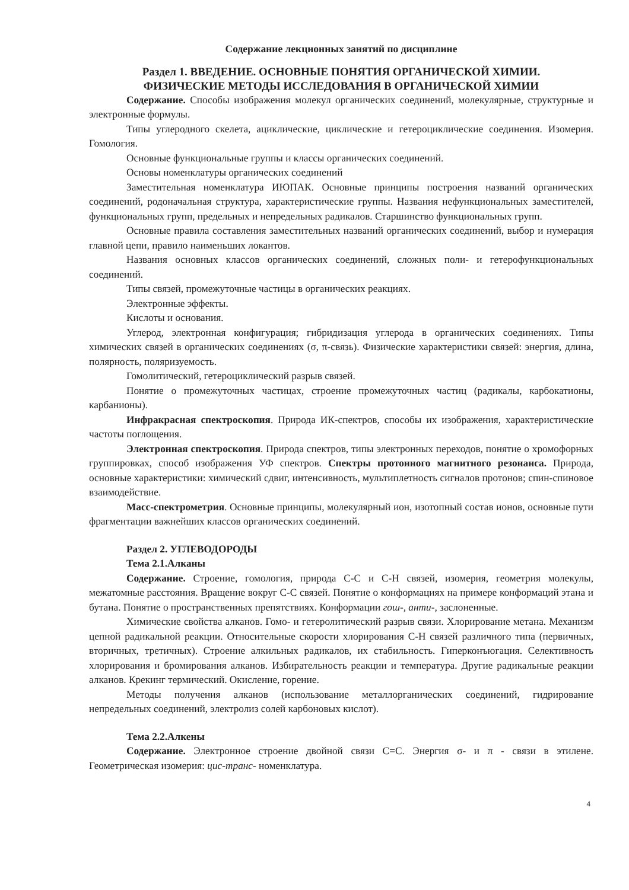Содержание лекционных занятий по дисциплине
Раздел 1. ВВЕДЕНИЕ. ОСНОВНЫЕ ПОНЯТИЯ ОРГАНИЧЕСКОЙ ХИМИИ.
ФИЗИЧЕСКИЕ МЕТОДЫ ИССЛЕДОВАНИЯ В ОРГАНИЧЕСКОЙ ХИМИИ
Содержание. Способы изображения молекул органических соединений, молекулярные, структурные и электронные формулы.
Типы углеродного скелета, ациклические, циклические и гетероциклические соединения. Изомерия. Гомология.
Основные функциональные группы и классы органических соединений.
Основы номенклатуры органических соединений
Заместительная номенклатура ИЮПАК. Основные принципы построения названий органических соединений, родоначальная структура, характеристические группы. Названия нефункциональных заместителей, функциональных групп, предельных и непредельных радикалов. Старшинство функциональных групп.
Основные правила составления заместительных названий органических соединений, выбор и нумерация главной цепи, правило наименьших локантов.
Названия основных классов органических соединений, сложных поли- и гетерофункциональных соединений.
Типы связей, промежуточные частицы в органических реакциях.
Электронные эффекты.
Кислоты и основания.
Углерод, электронная конфигурация; гибридизация углерода в органических соединениях. Типы химических связей в органических соединениях (σ, π-связь). Физические характеристики связей: энергия, длина, полярность, поляризуемость.
Гомолитический, гетероциклический разрыв связей.
Понятие о промежуточных частицах, строение промежуточных частиц (радикалы, карбокатионы, карбанионы).
Инфракрасная спектроскопия. Природа ИК-спектров, способы их изображения, характеристические частоты поглощения.
Электронная спектроскопия. Природа спектров, типы электронных переходов, понятие о хромофорных группировках, способ изображения УФ спектров. Спектры протонного магнитного резонанса. Природа, основные характеристики: химический сдвиг, интенсивность, мультиплетность сигналов протонов; спин-спиновое взаимодействие.
Масс-спектрометрия. Основные принципы, молекулярный ион, изотопный состав ионов, основные пути фрагментации важнейших классов органических соединений.
Раздел 2. УГЛЕВОДОРОДЫ
Тема 2.1.Алканы
Содержание. Строение, гомология, природа С-С и С-Н связей, изомерия, геометрия молекулы, межатомные расстояния. Вращение вокруг С-С связей. Понятие о конформациях на примере конформаций этана и бутана. Понятие о пространственных препятствиях. Конформации гош-, анти-, заслоненные.
Химические свойства алканов. Гомо- и гетеролитический разрыв связи. Хлорирование метана. Механизм цепной радикальной реакции. Относительные скорости хлорирования С-Н связей различного типа (первичных, вторичных, третичных). Строение алкильных радикалов, их стабильность. Гиперконъюгация. Селективность хлорирования и бромирования алканов. Избирательность реакции и температура. Другие радикальные реакции алканов. Крекинг термический. Окисление, горение.
Методы получения алканов (использование металлорганических соединений, гидрирование непредельных соединений, электролиз солей карбоновых кислот).
Тема 2.2.Алкены
Содержание. Электронное строение двойной связи С=С. Энергия σ- и π - связи в этилене. Геометрическая изомерия: цис-транс- номенклатура.
4